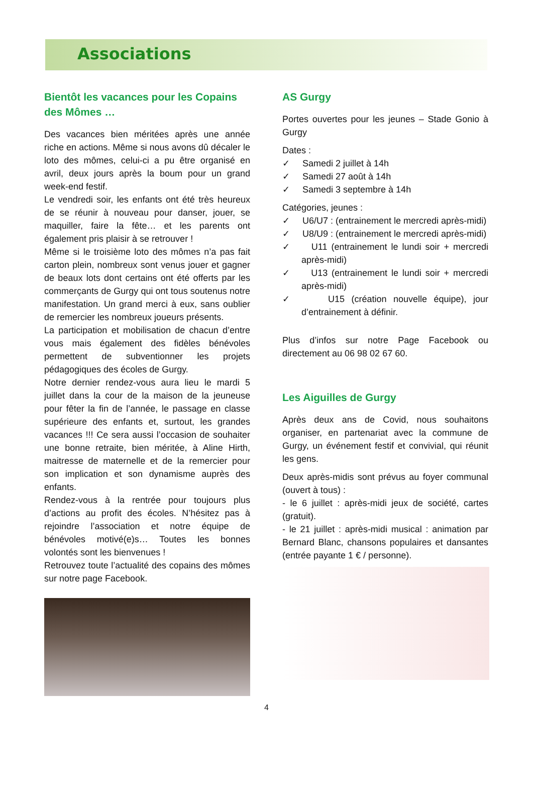Associations
Bientôt les vacances pour les Copains des Mômes …
Des vacances bien méritées après une année riche en actions. Même si nous avons dû décaler le loto des mômes, celui-ci a pu être organisé en avril, deux jours après la boum pour un grand week-end festif.
Le vendredi soir, les enfants ont été très heureux de se réunir à nouveau pour danser, jouer, se maquiller, faire la fête… et les parents ont également pris plaisir à se retrouver !
Même si le troisième loto des mômes n’a pas fait carton plein, nombreux sont venus jouer et gagner de beaux lots dont certains ont été offerts par les commerçants de Gurgy qui ont tous soutenus notre manifestation. Un grand merci à eux, sans oublier de remercier les nombreux joueurs présents.
La participation et mobilisation de chacun d’entre vous mais également des fidèles bénévoles permettent de subventionner les projets pédagogiques des écoles de Gurgy.
Notre dernier rendez-vous aura lieu le mardi 5 juillet dans la cour de la maison de la jeuneuse pour fêter la fin de l’année, le passage en classe supérieure des enfants et, surtout, les grandes vacances !!! Ce sera aussi l’occasion de souhaiter une bonne retraite, bien méritée, à Aline Hirth, maitresse de maternelle et de la remercier pour son implication et son dynamisme auprès des enfants.
Rendez-vous à la rentrée pour toujours plus d’actions au profit des écoles. N’hésitez pas à rejoindre l’association et notre équipe de bénévoles motivé(e)s… Toutes les bonnes volontés sont les bienvenues !
Retrouvez toute l’actualité des copains des mômes sur notre page Facebook.
AS Gurgy
Portes ouvertes pour les jeunes – Stade Gonio à Gurgy
Dates :
✓ Samedi 2 juillet à 14h
✓ Samedi 27 août à 14h
✓ Samedi 3 septembre à 14h
Catégories, jeunes :
✓ U6/U7 : (entrainement le mercredi après-midi)
✓ U8/U9 : (entrainement le mercredi après-midi)
✓ U11 (entrainement le lundi soir + mercredi après-midi)
✓ U13 (entrainement le lundi soir + mercredi après-midi)
✓ U15 (création nouvelle équipe), jour d’entrainement à définir.
Plus d’infos sur notre Page Facebook ou directement au 06 98 02 67 60.
Les Aiguilles de Gurgy
Après deux ans de Covid, nous souhaitons organiser, en partenariat avec la commune de Gurgy, un événement festif et convivial, qui réunit les gens.
Deux après-midis sont prévus au foyer communal (ouvert à tous) :
- le 6 juillet : après-midi jeux de société, cartes (gratuit).
- le 21 juillet : après-midi musical : animation par Bernard Blanc, chansons populaires et dansantes (entrée payante 1 € / personne).
4